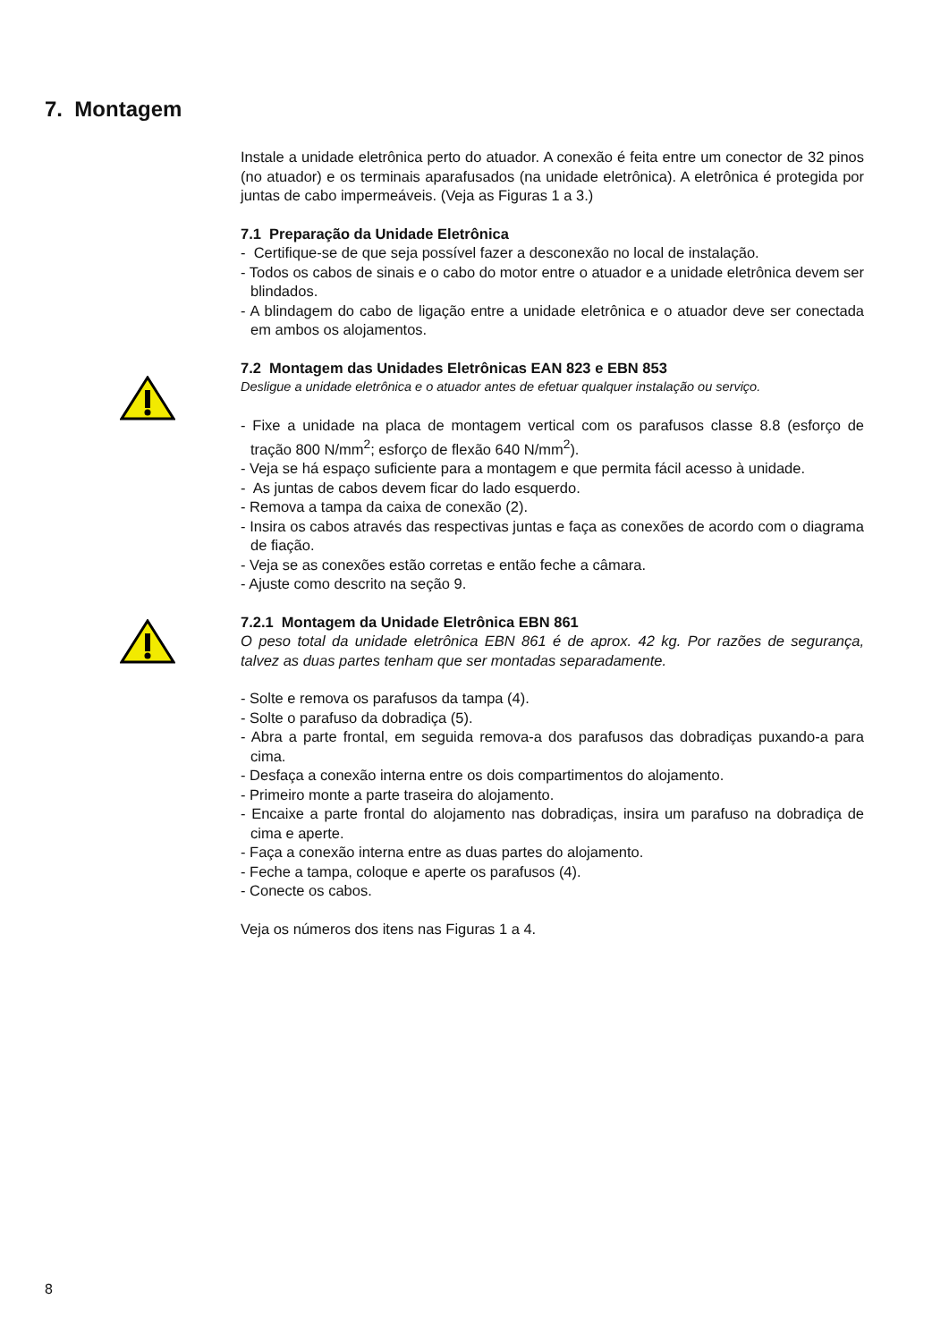7. Montagem
Instale a unidade eletrônica perto do atuador. A conexão é feita entre um conector de 32 pinos (no atuador) e os terminais aparafusados (na unidade eletrônica). A eletrônica é protegida por juntas de cabo impermeáveis. (Veja as Figuras 1 a 3.)
7.1 Preparação da Unidade Eletrônica
- Certifique-se de que seja possível fazer a desconexão no local de instalação.
- Todos os cabos de sinais e o cabo do motor entre o atuador e a unidade eletrônica devem ser blindados.
- A blindagem do cabo de ligação entre a unidade eletrônica e o atuador deve ser conectada em ambos os alojamentos.
7.2 Montagem das Unidades Eletrônicas EAN 823 e EBN 853
Desligue a unidade eletrônica e o atuador antes de efetuar qualquer instalação ou serviço.
- Fixe a unidade na placa de montagem vertical com os parafusos classe 8.8 (esforço de tração 800 N/mm<sup>2</sup>; esforço de flexão 640 N/mm<sup>2</sup>).
- Veja se há espaço suficiente para a montagem e que permita fácil acesso à unidade.
- As juntas de cabos devem ficar do lado esquerdo.
- Remova a tampa da caixa de conexão (2).
- Insira os cabos através das respectivas juntas e faça as conexões de acordo com o diagrama de fiação.
- Veja se as conexões estão corretas e então feche a câmara.
- Ajuste como descrito na seção 9.
7.2.1 Montagem da Unidade Eletrônica EBN 861
O peso total da unidade eletrônica EBN 861 é de aprox. 42 kg. Por razões de segurança, talvez as duas partes tenham que ser montadas separadamente.
- Solte e remova os parafusos da tampa (4).
- Solte o parafuso da dobradiça (5).
- Abra a parte frontal, em seguida remova-a dos parafusos das dobradiças puxando-a para cima.
- Desfaça a conexão interna entre os dois compartimentos do alojamento.
- Primeiro monte a parte traseira do alojamento.
- Encaixe a parte frontal do alojamento nas dobradiças, insira um parafuso na dobradiça de cima e aperte.
- Faça a conexão interna entre as duas partes do alojamento.
- Feche a tampa, coloque e aperte os parafusos (4).
- Conecte os cabos.
Veja os números dos itens nas Figuras 1 a 4.
8